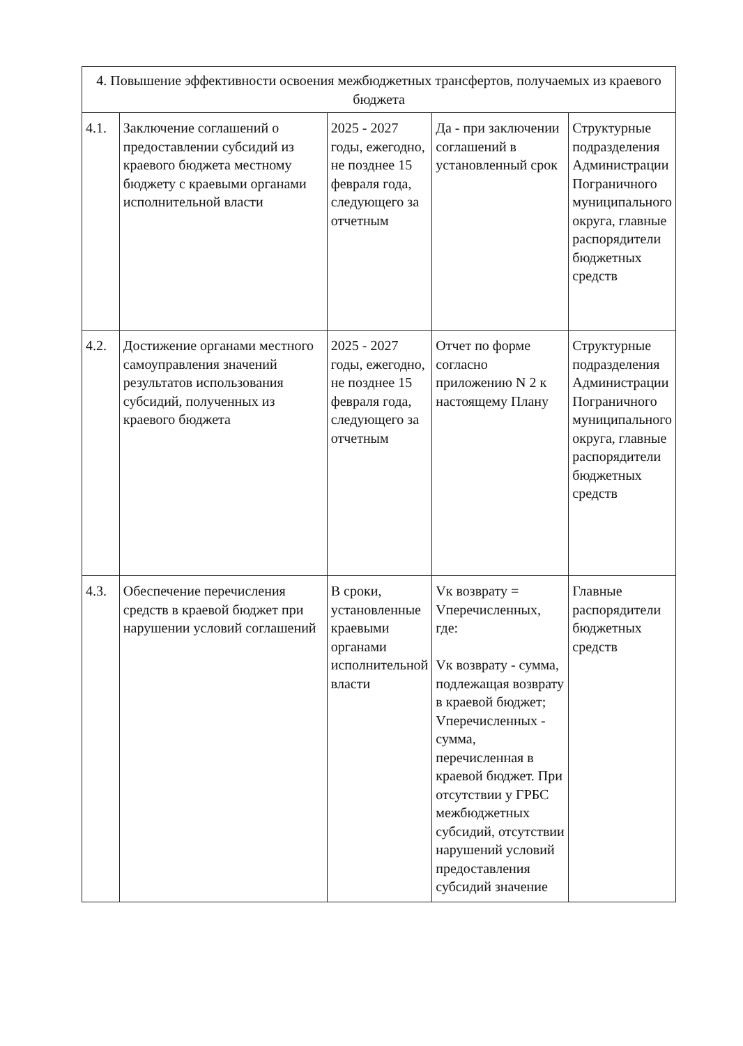| 4. Повышение эффективности освоения межбюджетных трансфертов, получаемых из краевого бюджета | | | | |
| 4.1. | Заключение соглашений о предоставлении субсидий из краевого бюджета местному бюджету с краевыми органами исполнительной власти | 2025 - 2027 годы, ежегодно, не позднее 15 февраля года, следующего за отчетным | Да - при заключении соглашений в установленный срок | Структурные подразделения Администрации Пограничного муниципального округа, главные распорядители бюджетных средств |
| 4.2. | Достижение органами местного самоуправления значений результатов использования субсидий, полученных из краевого бюджета | 2025 - 2027 годы, ежегодно, не позднее 15 февраля года, следующего за отчетным | Отчет по форме согласно приложению N 2 к настоящему Плану | Структурные подразделения Администрации Пограничного муниципального округа, главные распорядители бюджетных средств |
| 4.3. | Обеспечение перечисления средств в краевой бюджет при нарушении условий соглашений | В сроки, установленные краевыми органами исполнительной власти | Vк возврату = Vперечисленных, где: Vк возврату - сумма, подлежащая возврату в краевой бюджет; Vперечисленных - сумма, перечисленная в краевой бюджет. При отсутствии у ГРБС межбюджетных субсидий, отсутствии нарушений условий предоставления субсидий значение | Главные распорядители бюджетных средств |